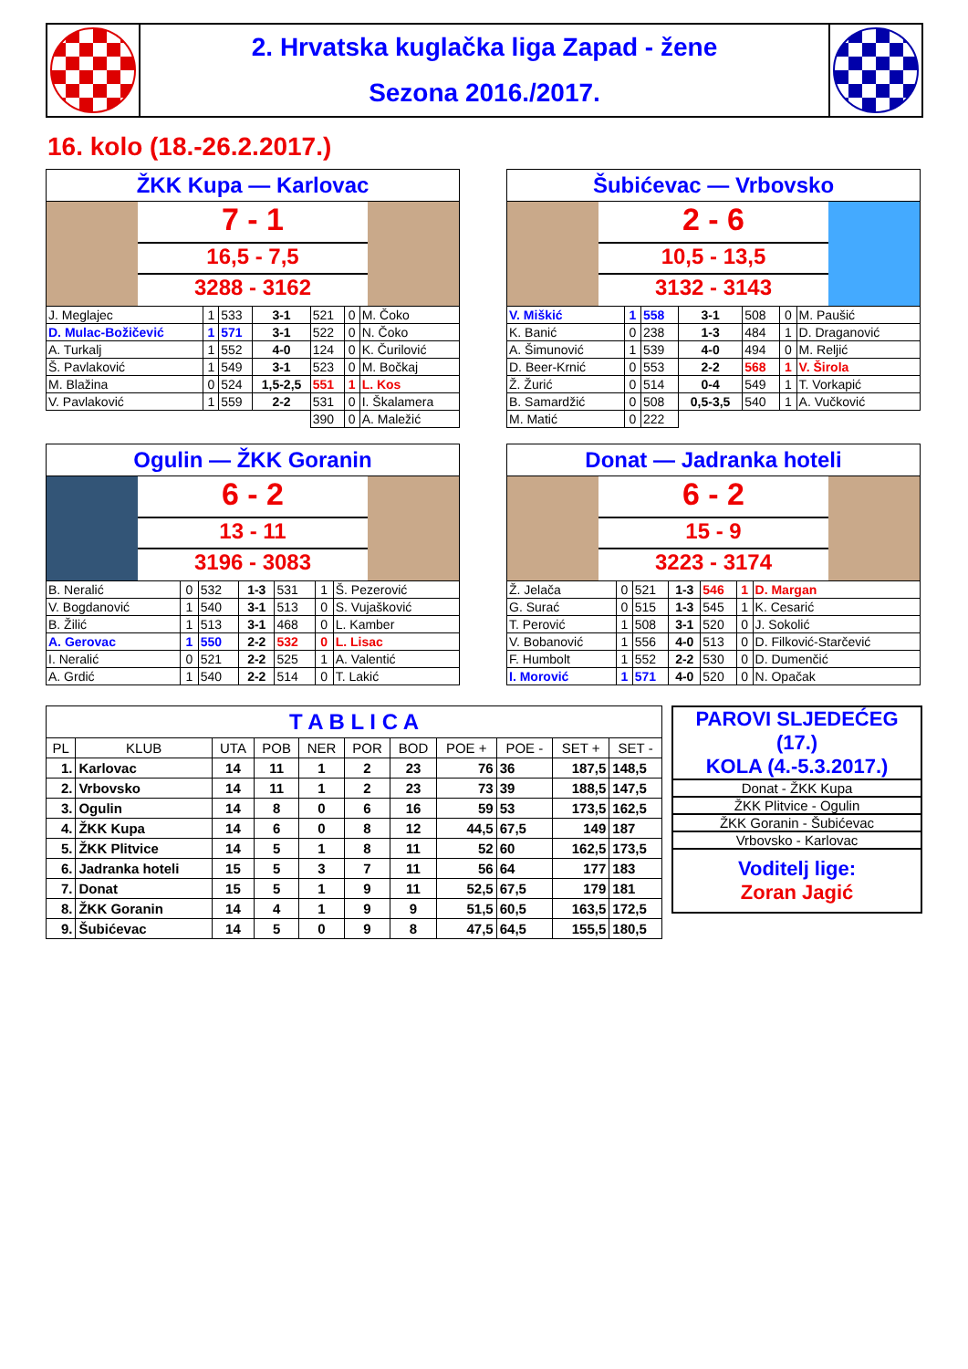2. Hrvatska kuglačka liga Zapad - žene
Sezona 2016./2017.
16. kolo (18.-26.2.2017.)
ŽKK Kupa — Karlovac
7 - 1
16,5 - 7,5
3288 - 3162
| J. Meglajec | 1 | 533 | 3-1 | 521 | 0 | M. Čoko |
| D. Mulac-Božičević | 1 | 571 | 3-1 | 522 | 0 | N. Čoko |
| A. Turkalj | 1 | 552 | 4-0 | 124 | 0 | K. Čurilović |
| Š. Pavlaković | 1 | 549 | 3-1 | 523 | 0 | M. Bočkaj |
| M. Blažina | 0 | 524 | 1,5-2,5 | 551 | 1 | L. Kos |
| V. Pavlaković | 1 | 559 | 2-2 | 531 | 0 | I. Škalamera |
| | | | | 390 | 0 | A. Maležić |
Šubićevac — Vrbovsko
2 - 6
10,5 - 13,5
3132 - 3143
| V. Miškić | 1 | 558 | 3-1 | 508 | 0 | M. Paušić |
| K. Banić | 0 | 238 | 1-3 | 484 | 1 | D. Draganović |
| A. Šimunović | 1 | 539 | 4-0 | 494 | 0 | M. Reljić |
| D. Beer-Krnić | 0 | 553 | 2-2 | 568 | 1 | V. Širola |
| Ž. Žurić | 0 | 514 | 0-4 | 549 | 1 | T. Vorkapić |
| B. Samardžić | 0 | 508 | 0,5-3,5 | 540 | 1 | A. Vučković |
| M. Matić | 0 | 222 | | | | |
Ogulin — ŽKK Goranin
6 - 2
13 - 11
3196 - 3083
| B. Neralić | 0 | 532 | 1-3 | 531 | 1 | Š. Pezerović |
| V. Bogdanović | 1 | 540 | 3-1 | 513 | 0 | S. Vujašković |
| B. Žilić | 1 | 513 | 3-1 | 468 | 0 | L. Kamber |
| A. Gerovac | 1 | 550 | 2-2 | 532 | 0 | L. Lisac |
| I. Neralić | 0 | 521 | 2-2 | 525 | 1 | A. Valentić |
| A. Grdić | 1 | 540 | 2-2 | 514 | 0 | T. Lakić |
Donat — Jadranka hoteli
6 - 2
15 - 9
3223 - 3174
| Ž. Jelača | 0 | 521 | 1-3 | 546 | 1 | D. Margan |
| G. Surać | 0 | 515 | 1-3 | 545 | 1 | K. Cesarić |
| T. Perović | 1 | 508 | 3-1 | 520 | 0 | J. Sokolić |
| V. Bobanović | 1 | 556 | 4-0 | 513 | 0 | D. Filković-Starčević |
| F. Humbolt | 1 | 552 | 2-2 | 530 | 0 | D. Dumenčić |
| I. Morović | 1 | 571 | 4-0 | 520 | 0 | N. Opačak |
| T A B L I C A | | | | | | | | | | |
| --- | --- | --- | --- | --- | --- | --- | --- | --- | --- | --- |
| PL | KLUB | UTA | POB | NER | POR | BOD | POE + | POE - | SET + | SET - |
| 1. | Karlovac | 14 | 11 | 1 | 2 | 23 | 76 | 36 | 187,5 | 148,5 |
| 2. | Vrbovsko | 14 | 11 | 1 | 2 | 23 | 73 | 39 | 188,5 | 147,5 |
| 3. | Ogulin | 14 | 8 | 0 | 6 | 16 | 59 | 53 | 173,5 | 162,5 |
| 4. | ŽKK Kupa | 14 | 6 | 0 | 8 | 12 | 44,5 | 67,5 | 149 | 187 |
| 5. | ŽKK Plitvice | 14 | 5 | 1 | 8 | 11 | 52 | 60 | 162,5 | 173,5 |
| 6. | Jadranka hoteli | 15 | 5 | 3 | 7 | 11 | 56 | 64 | 177 | 183 |
| 7. | Donat | 15 | 5 | 1 | 9 | 11 | 52,5 | 67,5 | 179 | 181 |
| 8. | ŽKK Goranin | 14 | 4 | 1 | 9 | 9 | 51,5 | 60,5 | 163,5 | 172,5 |
| 9. | Šubićevac | 14 | 5 | 0 | 9 | 8 | 47,5 | 64,5 | 155,5 | 180,5 |
PAROVI SLJEDEĆEG (17.)
KOLA (4.-5.3.2017.)
Donat - ŽKK Kupa
ŽKK Plitvice - Ogulin
ŽKK Goranin - Šubićevac
Vrbovsko - Karlovac
Voditelj lige:
Zoran Jagić